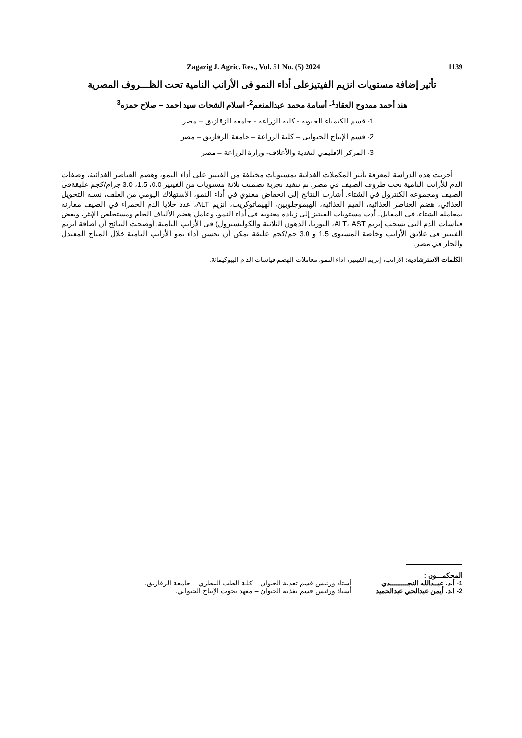Zagazig J. Agric. Res., Vol. 51 No. (5) 2024 1139
تأثير إضافة مستويات انزيم الفيتيزعلى أداء النمو فى الأرانب النامية تحت الظـــروف المصرية
هند أحمد ممدوح العقاد<sup>1</sup>- أسامة محمد عبدالمنعم<sup>2</sup>- اسلام الشحات سيد احمد – صلاح حمزه<sup>3</sup>
1- قسم الكيمياء الحيوية - كلية الزراعة - جامعة الزقازيق – مصر
2- قسم الإنتاج الحيواني – كلية الزراعة – جامعة الزقازيق – مصر
3- المركز الإقليمي لتغذية والأعلاف- وزارة الزراعة – مصر
أجريت هذه الدراسة لمعرفة تأثير المكملات الغذائية بمستويات مختلفة من الفيتيز على أداء النمو، وهضم العناصر الغذائية، وصفات الدم للأرانب النامية تحت ظروف الصيف في مصر. تم تنفيذ تجربة تضمنت ثلاثة مستويات من الفيتيز 0.0، 1.5، 3.0 جرام/كجم عليقةفى الصيف ومجموعة الكنترول في الشتاء. أشارت النتائج إلى انخفاض معنوي في أداء النمو، الاستهلاك اليومي من العلف، نسبة التحويل الغذائي، هضم العناصر الغذائية، القيم الغذائية، الهيموجلوبين، الهيماتوكريت، انزيم ALT، عدد خلايا الدم الحمراء في الصيف مقارنة بمعاملة الشتاء. في المقابل، أدت مستويات الفيتيز إلى زيادة معنوية في أداء النمو، وعامل هضم الألياف الخام ومستخلص الإيثر، وبعض قياسات الدم التي تسحب إنزيم ALT، AST، اليوريا، الدهون الثلاثية والكوليسترول) في الأرانب النامية. أوضحت النتائج أن اضافة انزيم الفيتيز فى علائق الأرانب وخاصة المستوى 1.5 و 3.0 جم/كجم عليقة يمكن أن يحسن أداء نمو الأرانب النامية خلال المناخ المعتدل والحار في مصر.
الكلمات الاسترشاديه: الأرانب، إنزيم الفيتيز، اداء النمو، معاملات الهضم،قياسات الد م البيوكيمائة.
المحكمـــون :
1- أ.د. عبــدالله النجـــــــــدي أستاذ ورئيس قسم تغذية الحيوان – كلية الطب البيطري – جامعة الزقازيق.
2- ا.د. أيمن عبدالحي عبدالحميد أستاذ ورئيس قسم تغذية الحيوان – معهد بحوث الإنتاج الحيواني.